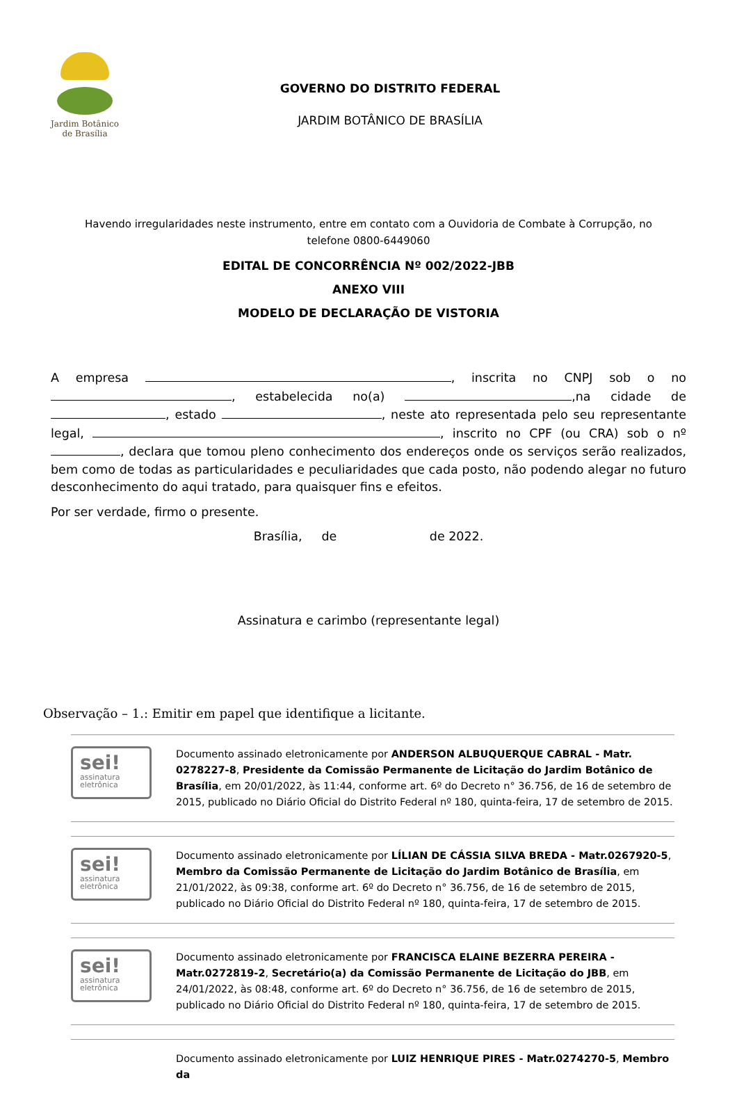Jardim Botânico
de Brasília
GOVERNO DO DISTRITO FEDERAL
JARDIM BOTÂNICO DE BRASÍLIA
Havendo irregularidades neste instrumento, entre em contato com a Ouvidoria de Combate à Corrupção, no
telefone 0800-6449060
EDITAL DE CONCORRÊNCIA Nº 002/2022-JBB
ANEXO VIII
MODELO DE DECLARAÇÃO DE VISTORIA
A empresa , inscrita no CNPJ sob o no , estabelecida no(a) ,na cidade de , estado , neste ato representada pelo seu representante legal, , inscrito no CPF (ou CRA) sob o nº , declara que tomou pleno conhecimento dos endereços onde os serviços serão realizados, bem como de todas as particularidades e peculiaridades que cada posto, não podendo alegar no futuro desconhecimento do aqui tratado, para quaisquer fins e efeitos.
Por ser verdade, firmo o presente.
Brasília, de de 2022.
Assinatura e carimbo (representante legal)
Observação – 1.: Emitir em papel que identifique a licitante.
sei!
assinatura
eletrônica
Documento assinado eletronicamente por ANDERSON ALBUQUERQUE CABRAL - Matr. 0278227-8, Presidente da Comissão Permanente de Licitação do Jardim Botânico de Brasília, em 20/01/2022, às 11:44, conforme art. 6º do Decreto n° 36.756, de 16 de setembro de 2015, publicado no Diário Oficial do Distrito Federal nº 180, quinta-feira, 17 de setembro de 2015.
sei!
assinatura
eletrônica
Documento assinado eletronicamente por LÍLIAN DE CÁSSIA SILVA BREDA - Matr.0267920-5, Membro da Comissão Permanente de Licitação do Jardim Botânico de Brasília, em 21/01/2022, às 09:38, conforme art. 6º do Decreto n° 36.756, de 16 de setembro de 2015, publicado no Diário Oficial do Distrito Federal nº 180, quinta-feira, 17 de setembro de 2015.
sei!
assinatura
eletrônica
Documento assinado eletronicamente por FRANCISCA ELAINE BEZERRA PEREIRA - Matr.0272819-2, Secretário(a) da Comissão Permanente de Licitação do JBB, em 24/01/2022, às 08:48, conforme art. 6º do Decreto n° 36.756, de 16 de setembro de 2015, publicado no Diário Oficial do Distrito Federal nº 180, quinta-feira, 17 de setembro de 2015.
Documento assinado eletronicamente por LUIZ HENRIQUE PIRES - Matr.0274270-5, Membro da